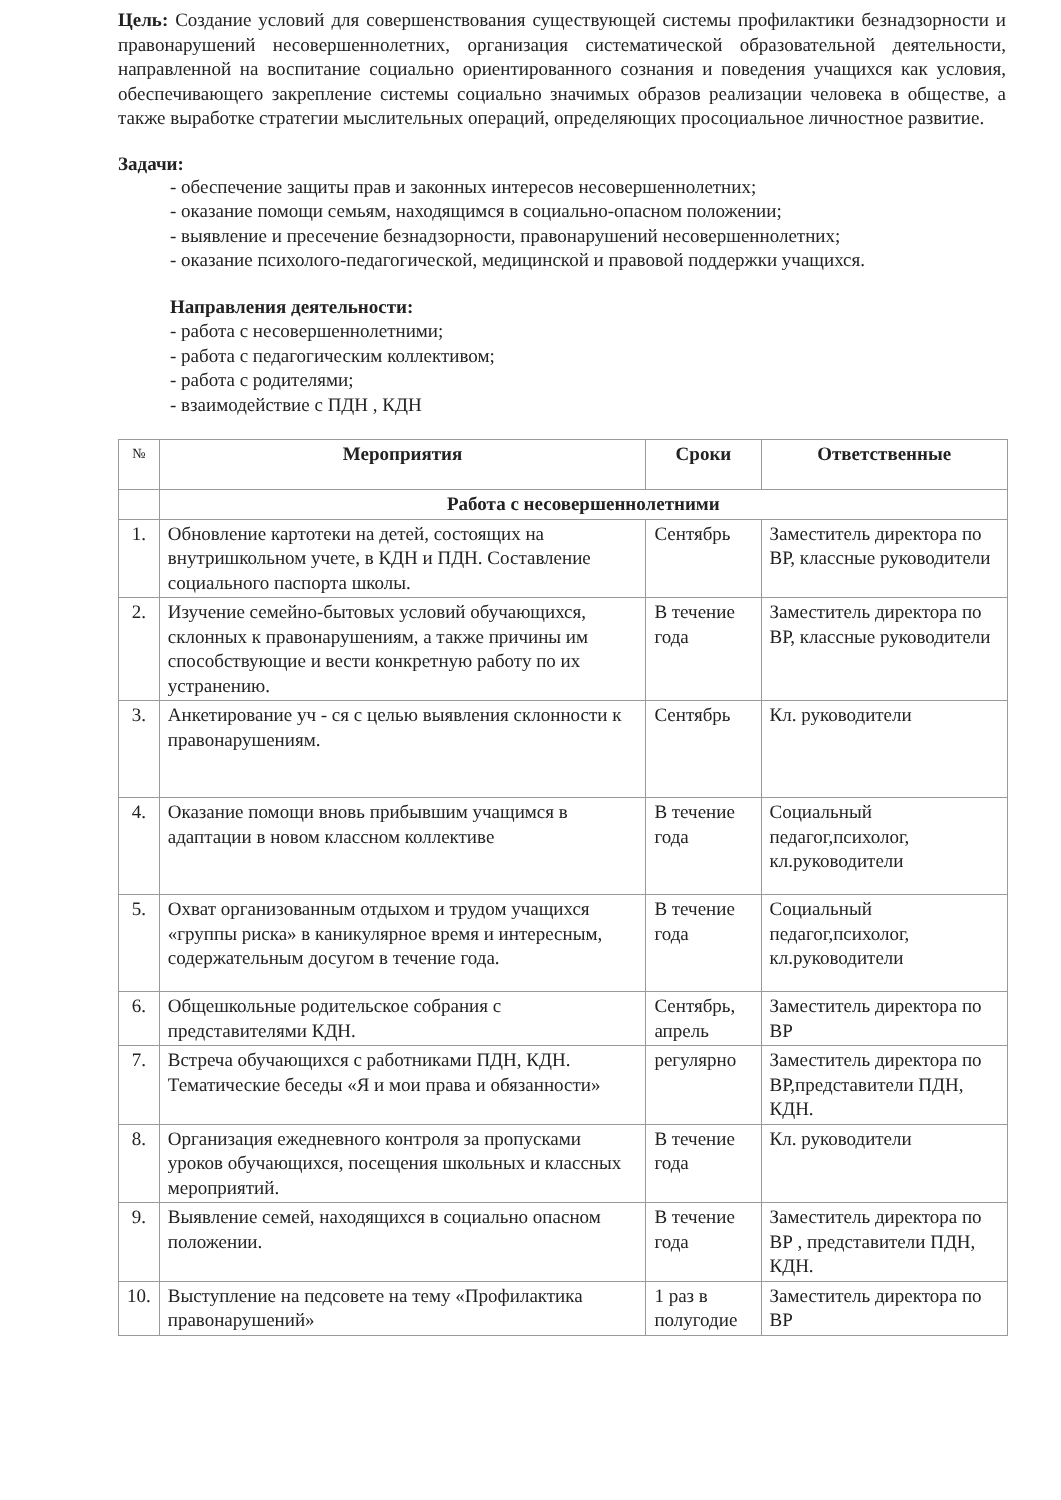Цель: Создание условий для совершенствования существующей системы профилактики безнадзорности и правонарушений несовершеннолетних, организация систематической образовательной деятельности, направленной на воспитание социально ориентированного сознания и поведения учащихся как условия, обеспечивающего закрепление системы социально значимых образов реализации человека в обществе, а также выработке стратегии мыслительных операций, определяющих просоциальное личностное развитие.
Задачи:
- обеспечение защиты прав и законных интересов несовершеннолетних;
- оказание помощи семьям, находящимся в социально-опасном положении;
- выявление и пресечение безнадзорности, правонарушений несовершеннолетних;
- оказание психолого-педагогической, медицинской и правовой поддержки учащихся.
Направления деятельности:
- работа с несовершеннолетними;
- работа с педагогическим коллективом;
- работа с родителями;
- взаимодействие с ПДН , КДН
| № | Мероприятия | Сроки | Ответственные |
| --- | --- | --- | --- |
| | Работа с несовершеннолетними | | |
| 1. | Обновление картотеки на детей, состоящих на внутришкольном учете, в КДН и ПДН. Составление социального паспорта школы. | Сентябрь | Заместитель директора по ВР, классные руководители |
| 2. | Изучение семейно-бытовых условий обучающихся, склонных к правонарушениям, а также причины им способствующие и вести конкретную работу по их устранению. | В течение года | Заместитель директора по ВР, классные руководители |
| 3. | Анкетирование уч - ся с целью выявления склонности к правонарушениям. | Сентябрь | Кл. руководители |
| 4. | Оказание помощи вновь прибывшим учащимся в адаптации в новом классном коллективе | В течение года | Социальный педагог,психолог, кл.руководители |
| 5. | Охват организованным отдыхом и трудом учащихся «группы риска» в каникулярное время и интересным, содержательным досугом в течение года. | В течение года | Социальный педагог,психолог, кл.руководители |
| 6. | Общешкольные родительское собрания с представителями КДН. | Сентябрь, апрель | Заместитель директора по ВР |
| 7. | Встреча обучающихся с работниками ПДН, КДН. Тематические беседы «Я и мои права и обязанности» | регулярно | Заместитель директора по ВР,представители ПДН, КДН. |
| 8. | Организация ежедневного контроля за пропусками уроков обучающихся, посещения школьных и классных мероприятий. | В течение года | Кл. руководители |
| 9. | Выявление семей, находящихся в социально опасном положении. | В течение года | Заместитель директора по ВР , представители ПДН, КДН. |
| 10. | Выступление на педсовете на тему «Профилактика правонарушений» | 1 раз в полугодие | Заместитель директора по ВР |